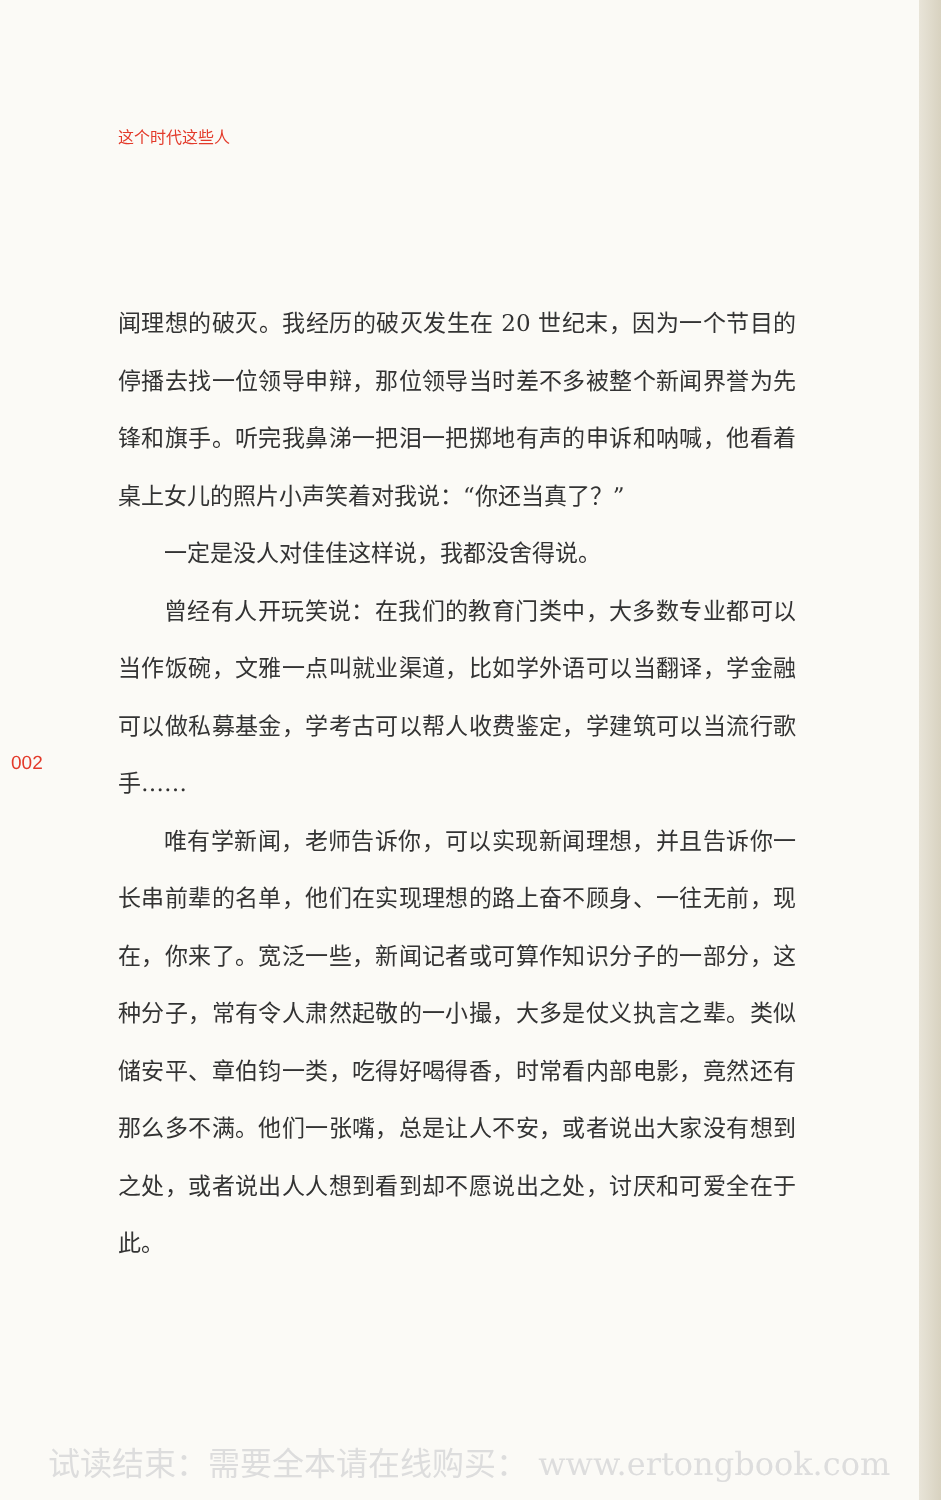这个时代这些人
闻理想的破灭。我经历的破灭发生在 20 世纪末，因为一个节目的停播去找一位领导申辩，那位领导当时差不多被整个新闻界誉为先锋和旗手。听完我鼻涕一把泪一把掷地有声的申诉和呐喊，他看着桌上女儿的照片小声笑着对我说：“你还当真了？”
一定是没人对佳佳这样说，我都没舍得说。
曾经有人开玩笑说：在我们的教育门类中，大多数专业都可以当作饭碗，文雅一点叫就业渠道，比如学外语可以当翻译，学金融可以做私募基金，学考古可以帮人收费鉴定，学建筑可以当流行歌手……
唯有学新闻，老师告诉你，可以实现新闻理想，并且告诉你一长串前辈的名单，他们在实现理想的路上奋不顾身、一往无前，现在，你来了。宽泛一些，新闻记者或可算作知识分子的一部分，这种分子，常有令人肃然起敬的一小撮，大多是仗义执言之辈。类似储安平、章伯钧一类，吃得好喝得香，时常看内部电影，竟然还有那么多不满。他们一张嘴，总是让人不安，或者说出大家没有想到之处，或者说出人人想到看到却不愿说出之处，讨厌和可爱全在于此。
002
试读结束：需要全本请在线购买： www.ertongbook.com